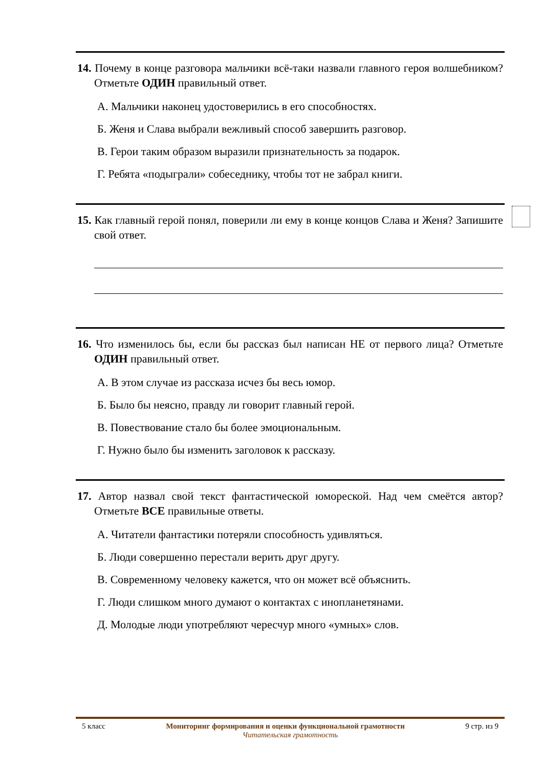14. Почему в конце разговора мальчики всё-таки назвали главного героя волшебником? Отметьте ОДИН правильный ответ.
А. Мальчики наконец удостоверились в его способностях.
Б. Женя и Слава выбрали вежливый способ завершить разговор.
В. Герои таким образом выразили признательность за подарок.
Г. Ребята «подыграли» собеседнику, чтобы тот не забрал книги.
15. Как главный герой понял, поверили ли ему в конце концов Слава и Женя? Запишите свой ответ.
16. Что изменилось бы, если бы рассказ был написан НЕ от первого лица? Отметьте ОДИН правильный ответ.
А. В этом случае из рассказа исчез бы весь юмор.
Б. Было бы неясно, правду ли говорит главный герой.
В. Повествование стало бы более эмоциональным.
Г. Нужно было бы изменить заголовок к рассказу.
17. Автор назвал свой текст фантастической юмореской. Над чем смеётся автор? Отметьте ВСЕ правильные ответы.
А. Читатели фантастики потеряли способность удивляться.
Б. Люди совершенно перестали верить друг другу.
В. Современному человеку кажется, что он может всё объяснить.
Г. Люди слишком много думают о контактах с инопланетянами.
Д. Молодые люди употребляют чересчур много «умных» слов.
5 класс Мониторинг формирования и оценки функциональной грамотности 9 стр. из 9
Читательская грамотность